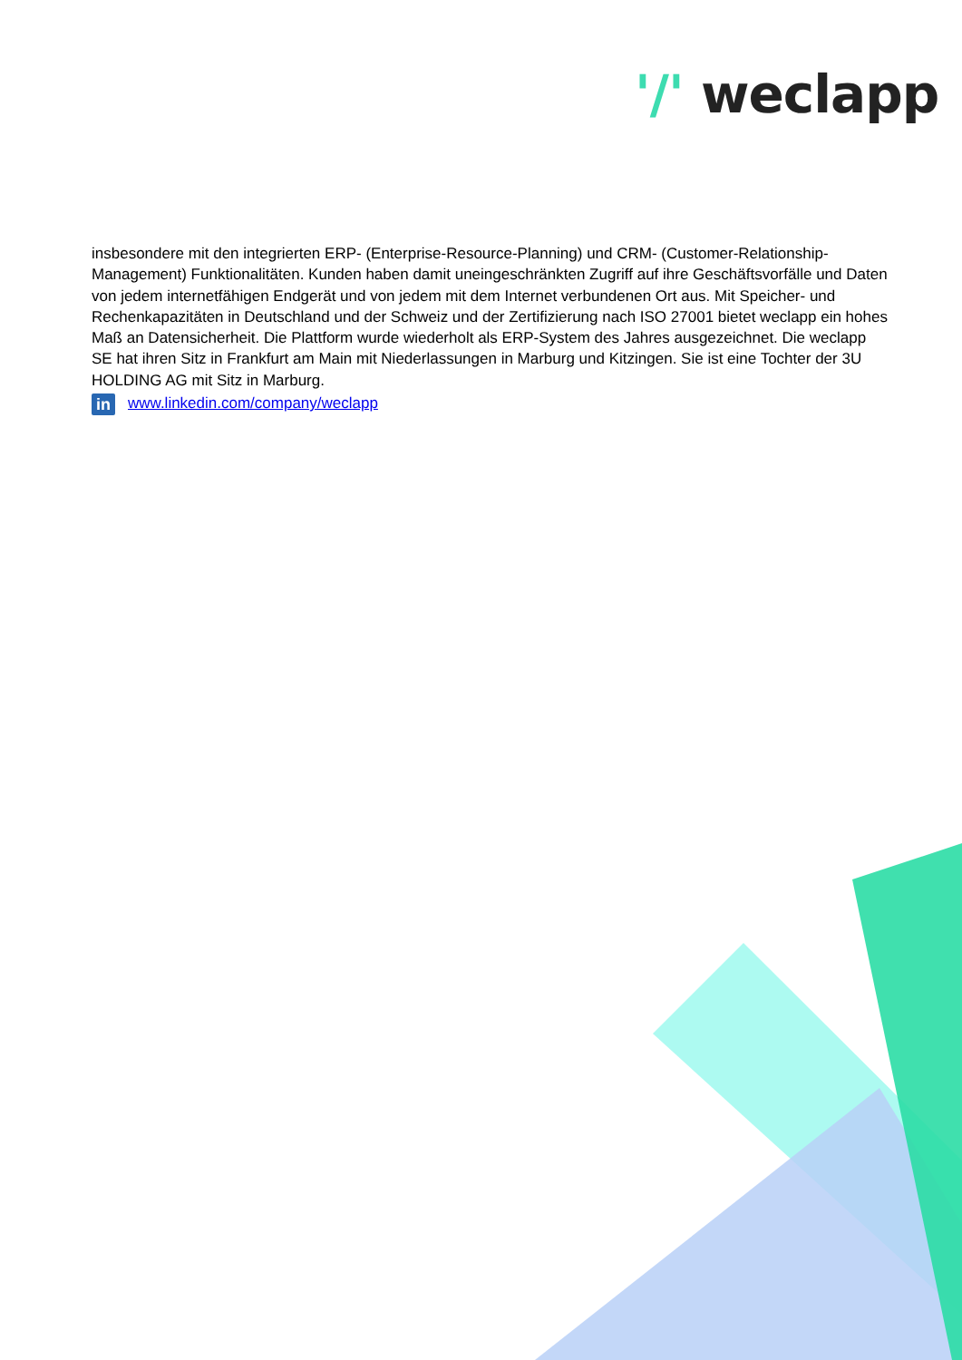'/' weclapp
insbesondere mit den integrierten ERP- (Enterprise-Resource-Planning) und CRM- (Customer-Relationship-Management) Funktionalitäten. Kunden haben damit uneingeschränkten Zugriff auf ihre Geschäftsvorfälle und Daten von jedem internetfähigen Endgerät und von jedem mit dem Internet verbundenen Ort aus. Mit Speicher- und Rechenkapazitäten in Deutschland und der Schweiz und der Zertifizierung nach ISO 27001 bietet weclapp ein hohes Maß an Datensicherheit. Die Plattform wurde wiederholt als ERP-System des Jahres ausgezeichnet. Die weclapp SE hat ihren Sitz in Frankfurt am Main mit Niederlassungen in Marburg und Kitzingen. Sie ist eine Tochter der 3U HOLDING AG mit Sitz in Marburg.
in www.linkedin.com/company/weclapp